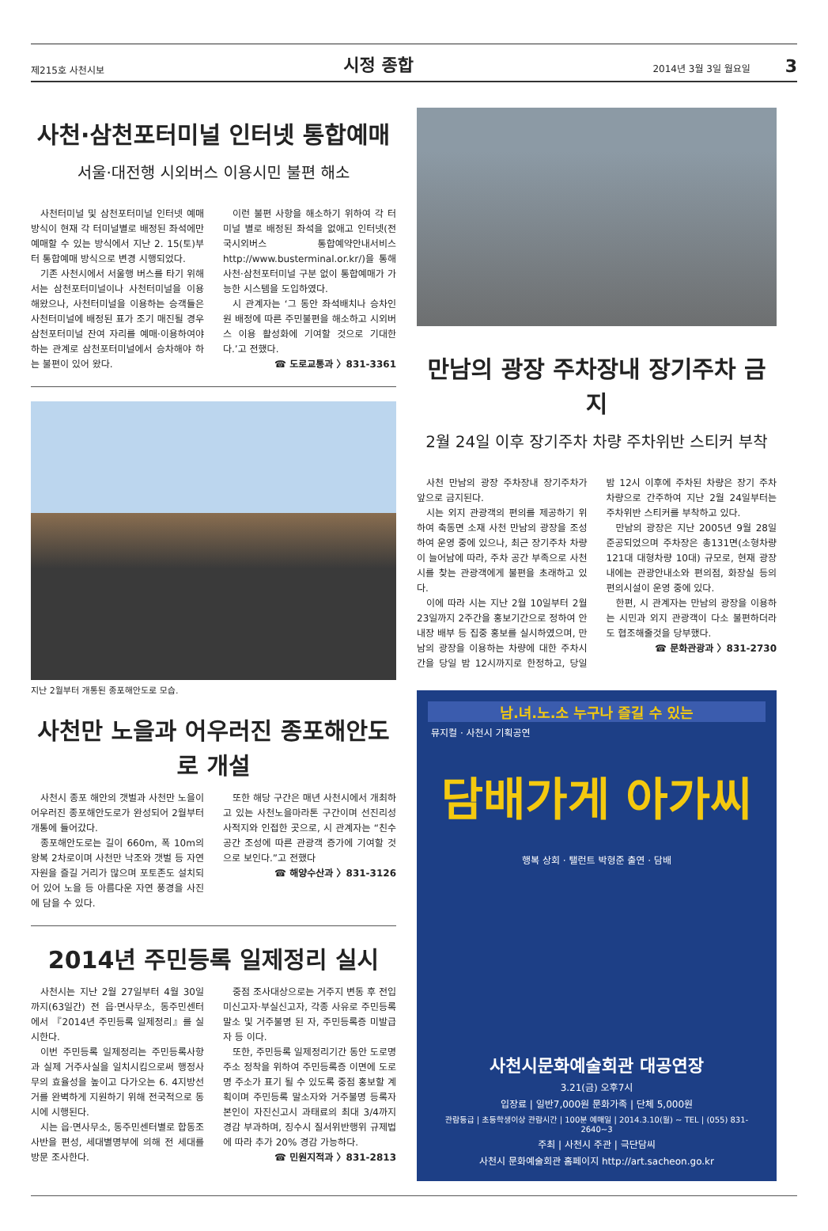제215호 사천시보 시정 종합 2014년 3월 3일 월요일 3
사천·삼천포터미널 인터넷 통합예매
서울·대전행 시외버스 이용시민 불편 해소
사천터미널 및 삼천포터미널 인터넷 예매방식이 현재 각 터미널별로 배정된 좌석에만 예매할 수 있는 방식에서 지난 2. 15(토)부터 통합예매 방식으로 변경 시행되었다.
기존 사천시에서 서울행 버스를 타기 위해서는 삼천포터미널이나 사천터미널을 이용해왔으나, 사천터미널을 이용하는 승객들은 사천터미널에 배정된 표가 조기 매진될 경우 삼천포터미널 잔여 자리를 예매·이용하여야 하는 관계로 삼천포터미널에서 승차해야 하는 불편이 있어 왔다.
이런 불편 사항을 해소하기 위하여 각 터미널 별로 배정된 좌석을 없애고 인터넷(전국시외버스 통합예약안내서비스 http://www.busterminal.or.kr/)을 통해 사천·삼천포터미널 구분 없이 통합예매가 가능한 시스템을 도입하였다.
시 관계자는 ‘그 동안 좌석배치나 승차인원 배정에 따른 주민불편을 해소하고 시외버스 이용 활성화에 기여할 것으로 기대한다.’고 전했다.
☎ 도로교통과 〉831-3361
지난 2월부터 개통된 종포해안도로 모습.
사천만 노을과 어우러진 종포해안도로 개설
사천시 종포 해안의 갯벌과 사천만 노을이 어우러진 종포해안도로가 완성되어 2월부터 개통에 들어갔다.
종포해안도로는 길이 660m, 폭 10m의 왕복 2차로이며 사천만 낙조와 갯벌 등 자연자원을 즐길 거리가 많으며 포토존도 설치되어 있어 노을 등 아름다운 자연 풍경을 사진에 담을 수 있다.
또한 해당 구간은 매년 사천시에서 개최하고 있는 사천노을마라톤 구간이며 선진리성 사적지와 인접한 곳으로, 시 관계자는 “친수 공간 조성에 따른 관광객 증가에 기여할 것으로 보인다.”고 전했다
☎ 해양수산과 〉831-3126
2014년 주민등록 일제정리 실시
사천시는 지난 2월 27일부터 4월 30일까지(63일간) 전 읍·면사무소, 동주민센터에서 『2014년 주민등록 일제정리』를 실시한다.
이번 주민등록 일제정리는 주민등록사항과 실제 거주사실을 일치시킴으로써 행정사무의 효율성을 높이고 다가오는 6. 4지방선거를 완벽하게 지원하기 위해 전국적으로 동시에 시행된다.
시는 읍·면사무소, 동주민센터별로 합동조사반을 편성, 세대별명부에 의해 전 세대를 방문 조사한다.
중점 조사대상으로는 거주지 변동 후 전입 미신고자·부실신고자, 각종 사유로 주민등록 말소 및 거주불명 된 자, 주민등록증 미발급자 등 이다.
또한, 주민등록 일제정리기간 동안 도로명 주소 정착을 위하여 주민등록증 이면에 도로명 주소가 표기 될 수 있도록 중점 홍보할 계획이며 주민등록 말소자와 거주불명 등록자 본인이 자진신고시 과태료의 최대 3/4까지 경감 부과하며, 징수시 질서위반행위 규제법에 따라 추가 20% 경감 가능하다.
☎ 민원지적과 〉831-2813
만남의 광장 주차장내 장기주차 금지
2월 24일 이후 장기주차 차량 주차위반 스티커 부착
사천 만남의 광장 주차장내 장기주차가 앞으로 금지된다.
시는 외지 관광객의 편의를 제공하기 위하여 축동면 소재 사천 만남의 광장을 조성하여 운영 중에 있으나, 최근 장기주차 차량이 늘어남에 따라, 주차 공간 부족으로 사천시를 찾는 관광객에게 불편을 초래하고 있다.
이에 따라 시는 지난 2월 10일부터 2월 23일까지 2주간을 홍보기간으로 정하여 안내장 배부 등 집중 홍보를 실시하였으며, 만남의 광장을 이용하는 차량에 대한 주차시간을 당일 밤 12시까지로 한정하고, 당일 밤 12시 이후에 주차된 차량은 장기 주차 차량으로 간주하여 지난 2월 24일부터는 주차위반 스티커를 부착하고 있다.
만남의 광장은 지난 2005년 9월 28일 준공되었으며 주차장은 총131면(소형차량 121대 대형차량 10대) 규모로, 현재 광장내에는 관광안내소와 편의점, 화장실 등의 편의시설이 운영 중에 있다.
한편, 시 관계자는 만남의 광장을 이용하는 시민과 외지 관광객이 다소 불편하더라도 협조해줄것을 당부했다.
☎ 문화관광과 〉831-2730
남.녀.노.소 누구나 즐길 수 있는
뮤지컬 · 사천시 기획공연
담배가게 아가씨
행복 상회 · 탤런트 박형준 출연 · 담배
사천시문화예술회관 대공연장
3.21(금) 오후7시
입장료 | 일반7,000원 문화가족 | 단체 5,000원
관람등급 | 초등학생이상 관람시간 | 100분 예매일 | 2014.3.10(월) ~ TEL | (055) 831-2640~3
주최 | 사천시 주관 | 극단담씨
사천시 문화예술회관 홈페이지 http://art.sacheon.go.kr